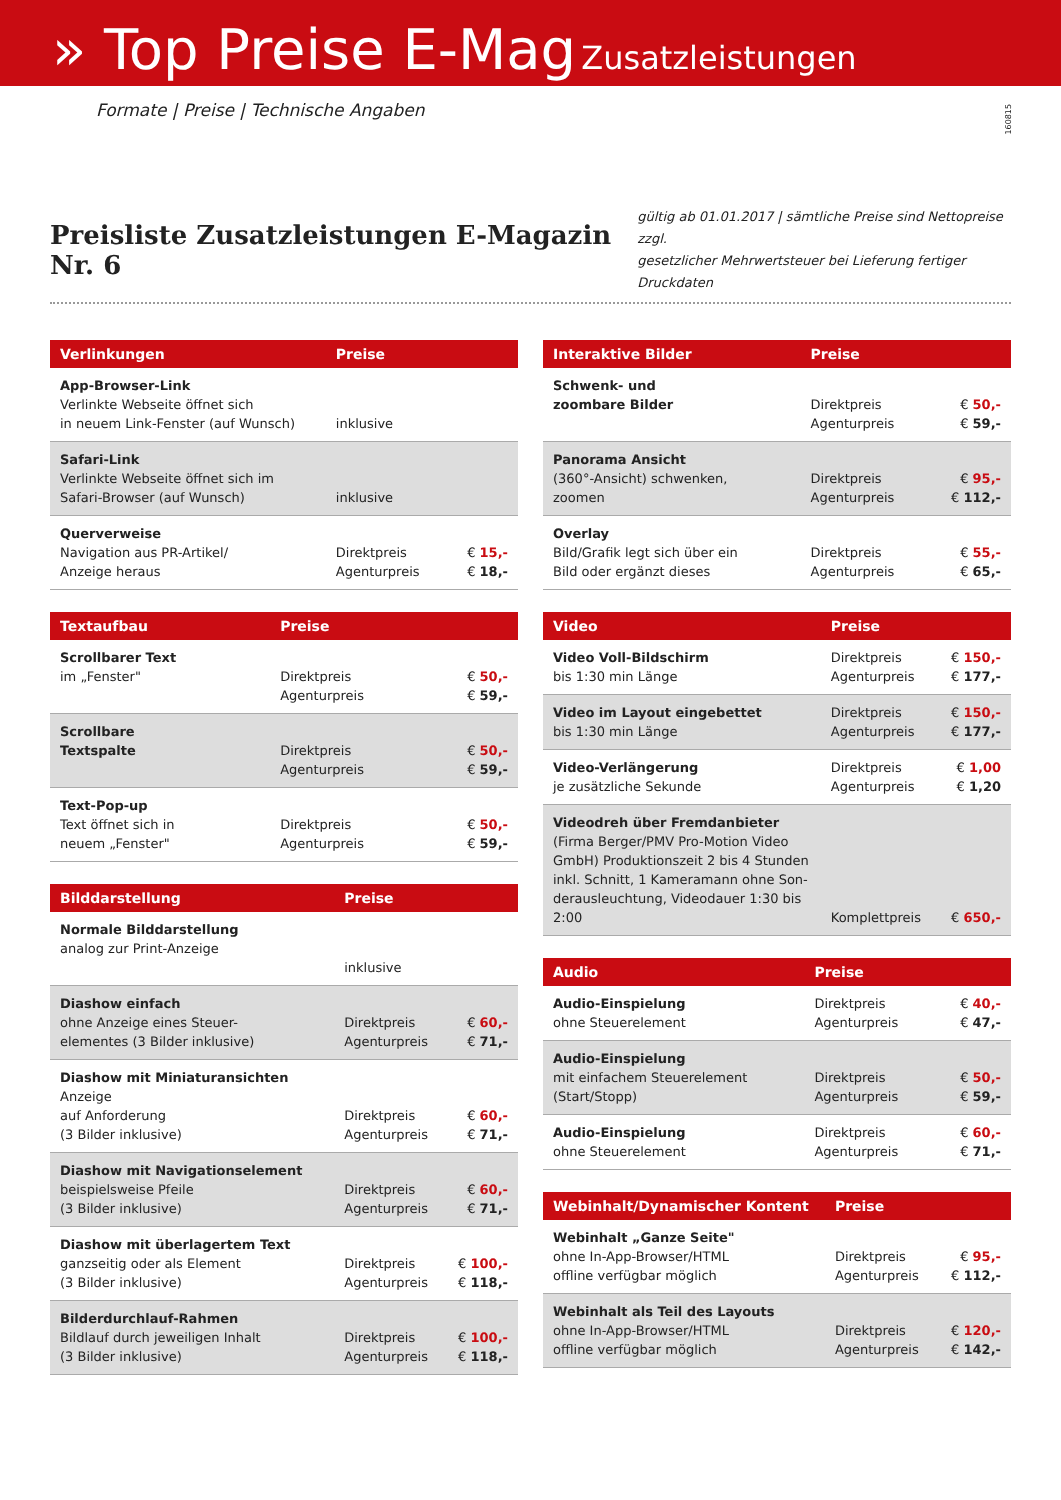» Top Preise E-Mag Zusatzleistungen
Formate | Preise | Technische Angaben
160815
Preisliste Zusatzleistungen E-Magazin Nr. 6
gültig ab 01.01.2017 | sämtliche Preise sind Nettopreise zzgl.
gesetzlicher Mehrwertsteuer bei Lieferung fertiger Druckdaten
| Verlinkungen | Preise | |
| --- | --- | --- |
| App-Browser-Link Verlinkte Webseite öffnet sich in neuem Link-Fenster (auf Wunsch) | inklusive | |
| Safari-Link Verlinkte Webseite öffnet sich im Safari-Browser (auf Wunsch) | inklusive | |
| Querverweise Navigation aus PR-Artikel/ Anzeige heraus | Direktpreis Agenturpreis | € 15,- € 18,- |
| Textaufbau | Preise | |
| --- | --- | --- |
| Scrollbarer Text im „Fenster" | Direktpreis Agenturpreis | € 50,- € 59,- |
| Scrollbare Textspalte | Direktpreis Agenturpreis | € 50,- € 59,- |
| Text-Pop-up Text öffnet sich in neuem „Fenster" | Direktpreis Agenturpreis | € 50,- € 59,- |
| Bilddarstellung | Preise | |
| --- | --- | --- |
| Normale Bilddarstellung analog zur Print-Anzeige | inklusive | |
| Diashow einfach ohne Anzeige eines Steuer- elementes (3 Bilder inklusive) | Direktpreis Agenturpreis | € 60,- € 71,- |
| Diashow mit Miniaturansichten Anzeige auf Anforderung (3 Bilder inklusive) | Direktpreis Agenturpreis | € 60,- € 71,- |
| Diashow mit Navigationselement beispielsweise Pfeile (3 Bilder inklusive) | Direktpreis Agenturpreis | € 60,- € 71,- |
| Diashow mit überlagertem Text ganzseitig oder als Element (3 Bilder inklusive) | Direktpreis Agenturpreis | € 100,- € 118,- |
| Bilderdurchlauf-Rahmen Bildlauf durch jeweiligen Inhalt (3 Bilder inklusive) | Direktpreis Agenturpreis | € 100,- € 118,- |
| Interaktive Bilder | Preise | |
| --- | --- | --- |
| Schwenk- und zoombare Bilder | Direktpreis Agenturpreis | € 50,- € 59,- |
| Panorama Ansicht (360°-Ansicht) schwenken, zoomen | Direktpreis Agenturpreis | € 95,- € 112,- |
| Overlay Bild/Grafik legt sich über ein Bild oder ergänzt dieses | Direktpreis Agenturpreis | € 55,- € 65,- |
| Video | Preise | |
| --- | --- | --- |
| Video Voll-Bildschirm bis 1:30 min Länge | Direktpreis Agenturpreis | € 150,- € 177,- |
| Video im Layout eingebettet bis 1:30 min Länge | Direktpreis Agenturpreis | € 150,- € 177,- |
| Video-Verlängerung je zusätzliche Sekunde | Direktpreis Agenturpreis | € 1,00 € 1,20 |
| Videodreh über Fremdanbieter (Firma Berger/PMV Pro-Motion Video GmbH) Produktionszeit 2 bis 4 Stunden inkl. Schnitt, 1 Kameramann ohne Son-derausleuchtung, Videodauer 1:30 bis 2:00 | Komplettpreis | € 650,- |
| Audio | Preise | |
| --- | --- | --- |
| Audio-Einspielung ohne Steuerelement | Direktpreis Agenturpreis | € 40,- € 47,- |
| Audio-Einspielung mit einfachem Steuerelement (Start/Stopp) | Direktpreis Agenturpreis | € 50,- € 59,- |
| Audio-Einspielung ohne Steuerelement | Direktpreis Agenturpreis | € 60,- € 71,- |
| Webinhalt/Dynamischer Kontent | Preise | |
| --- | --- | --- |
| Webinhalt „Ganze Seite" ohne In-App-Browser/HTML offline verfügbar möglich | Direktpreis Agenturpreis | € 95,- € 112,- |
| Webinhalt als Teil des Layouts ohne In-App-Browser/HTML offline verfügbar möglich | Direktpreis Agenturpreis | € 120,- € 142,- |